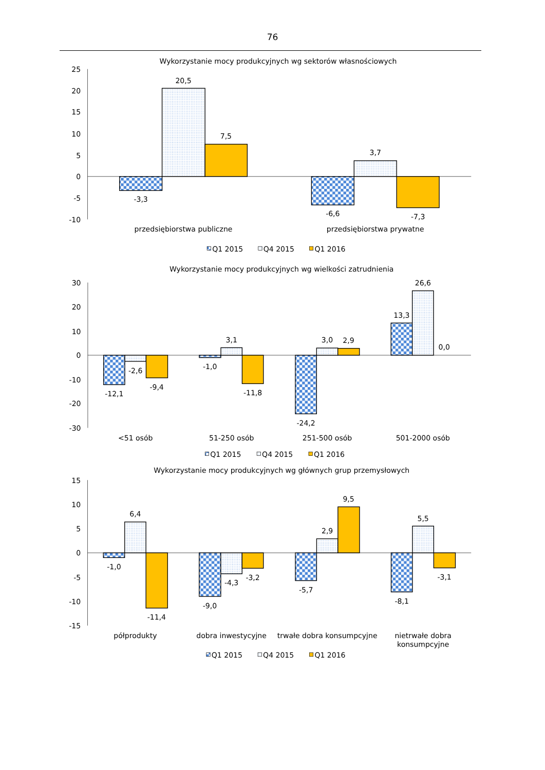76
Wykorzystanie mocy produkcyjnych wg sektorów własnościowych
25
20
15
10
5
0
-5
-10
-3,3
20,5
7,5
-6,6
3,7
-7,3
przedsiębiorstwa publiczne
przedsiębiorstwa prywatne
Q1 2015
Q4 2015
Q1 2016
Wykorzystanie mocy produkcyjnych wg wielkości zatrudnienia
30
20
10
0
-10
-20
-30
-12,1
-2,6
-9,4
-1,0
3,1
-11,8
-24,2
3,0
2,9
13,3
26,6
0,0
<51 osób
51-250 osób
251-500 osób
501-2000 osób
Q1 2015
Q4 2015
Q1 2016
Wykorzystanie mocy produkcyjnych wg głównych grup przemysłowych
15
10
5
0
-5
-10
-15
-1,0
6,4
-11,4
-9,0
-4,3
-3,2
-5,7
2,9
9,5
-8,1
5,5
-3,1
półprodukty
dobra inwestycyjne
trwałe dobra konsumpcyjne
nietrwałe dobra
konsumpcyjne
Q1 2015
Q4 2015
Q1 2016